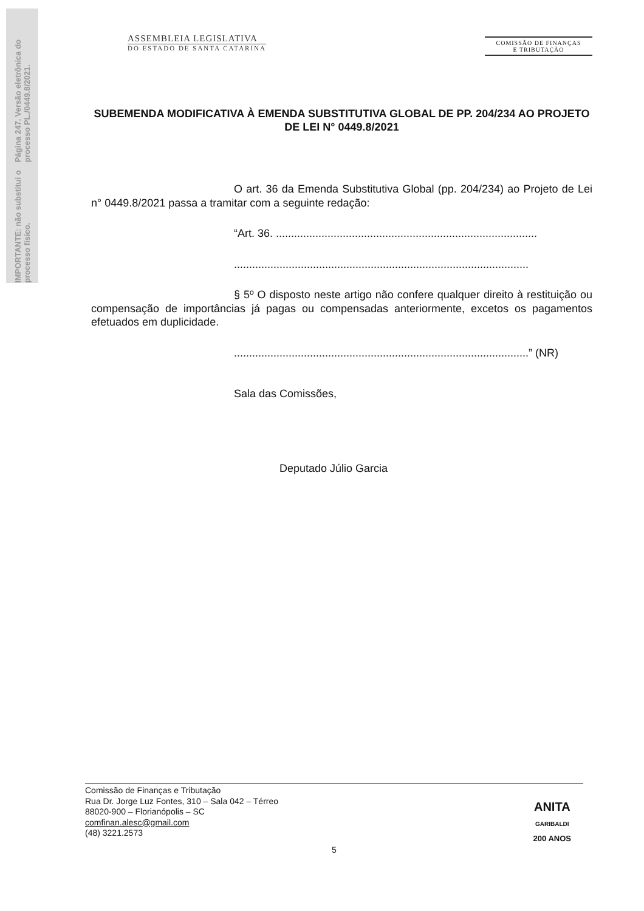Página 247. Versão eletrônica do processo PL./0449.8/2021.
IMPORTANTE: não substitui o processo físico.
ASSEMBLEIA LEGISLATIVA
DO ESTADO DE SANTA CATARINA
COMISSÃO DE FINANÇAS
E TRIBUTAÇÃO
SUBEMENDA MODIFICATIVA À EMENDA SUBSTITUTIVA GLOBAL DE PP. 204/234 AO PROJETO DE LEI N° 0449.8/2021
O art. 36 da Emenda Substitutiva Global (pp. 204/234) ao Projeto de Lei n° 0449.8/2021 passa a tramitar com a seguinte redação:
“Art. 36. ......................................................................................
.................................................................................................
§ 5º O disposto neste artigo não confere qualquer direito à restituição ou compensação de importâncias já pagas ou compensadas anteriormente, excetos os pagamentos efetuados em duplicidade.
.................................................................................................” (NR)
Sala das Comissões,
Deputado Júlio Garcia
Comissão de Finanças e Tributação
Rua Dr. Jorge Luz Fontes, 310 – Sala 042 – Térreo
88020-900 – Florianópolis – SC
comfinan.alesc@gmail.com
(48) 3221.2573
5
ANITA
GARIBALDI
200 ANOS